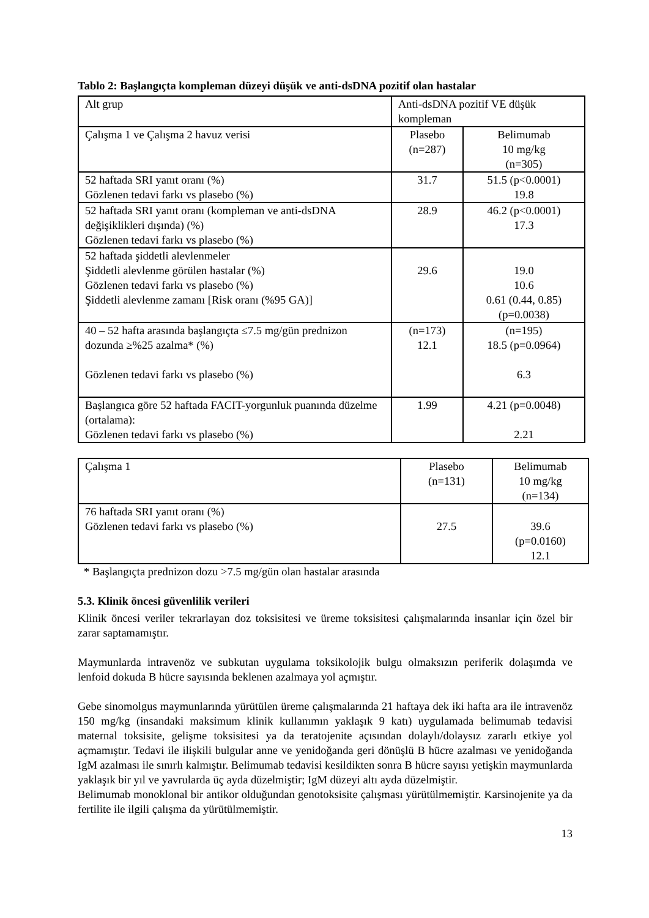Tablo 2: Başlangıçta kompleman düzeyi düşük ve anti-dsDNA pozitif olan hastalar
| Alt grup | Anti-dsDNA pozitif VE düşük kompleman | |
| Çalışma 1 ve Çalışma 2 havuz verisi | Plasebo (n=287) | Belimumab 10 mg/kg (n=305) |
| 52 haftada SRI yanıt oranı (%) Gözlenen tedavi farkı vs plasebo (%) | 31.7 | 51.5 (p<0.0001) 19.8 |
| 52 haftada SRI yanıt oranı (kompleman ve anti-dsDNA değişiklikleri dışında) (%) Gözlenen tedavi farkı vs plasebo (%) | 28.9 | 46.2 (p<0.0001) 17.3 |
| 52 haftada şiddetli alevlenmeler Şiddetli alevlenme görülen hastalar (%) Gözlenen tedavi farkı vs plasebo (%) Şiddetli alevlenme zamanı [Risk oranı (%95 GA)] | 29.6 | 19.0 10.6 0.61 (0.44, 0.85) (p=0.0038) |
| 40 – 52 hafta arasında başlangıçta ≤7.5 mg/gün prednizon dozunda ≥%25 azalma* (%) Gözlenen tedavi farkı vs plasebo (%) | (n=173) 12.1 | (n=195) 18.5 (p=0.0964) 6.3 |
| Başlangıca göre 52 haftada FACIT-yorgunluk puanında düzelme (ortalama): Gözlenen tedavi farkı vs plasebo (%) | 1.99 | 4.21 (p=0.0048) 2.21 |
| Çalışma 1 | Plasebo (n=131) | Belimumab 10 mg/kg (n=134) |
| 76 haftada SRI yanıt oranı (%) Gözlenen tedavi farkı vs plasebo (%) | 27.5 | 39.6 (p=0.0160) 12.1 |
* Başlangıçta prednizon dozu >7.5 mg/gün olan hastalar arasında
5.3. Klinik öncesi güvenlilik verileri
Klinik öncesi veriler tekrarlayan doz toksisitesi ve üreme toksisitesi çalışmalarında insanlar için özel bir zarar saptamamıştır.
Maymunlarda intravenöz ve subkutan uygulama toksikolojik bulgu olmaksızın periferik dolaşımda ve lenfoid dokuda B hücre sayısında beklenen azalmaya yol açmıştır.
Gebe sinomolgus maymunlarında yürütülen üreme çalışmalarında 21 haftaya dek iki hafta ara ile intravenöz 150 mg/kg (insandaki maksimum klinik kullanımın yaklaşık 9 katı) uygulamada belimumab tedavisi maternal toksisite, gelişme toksisitesi ya da teratojenite açısından dolaylı/dolaysız zararlı etkiye yol açmamıştır. Tedavi ile ilişkili bulgular anne ve yenidoğanda geri dönüşlü B hücre azalması ve yenidoğanda IgM azalması ile sınırlı kalmıştır. Belimumab tedavisi kesildikten sonra B hücre sayısı yetişkin maymunlarda yaklaşık bir yıl ve yavrularda üç ayda düzelmiştir; IgM düzeyi altı ayda düzelmiştir.
Belimumab monoklonal bir antikor olduğundan genotoksisite çalışması yürütülmemiştir. Karsinojenite ya da fertilite ile ilgili çalışma da yürütülmemiştir.
13